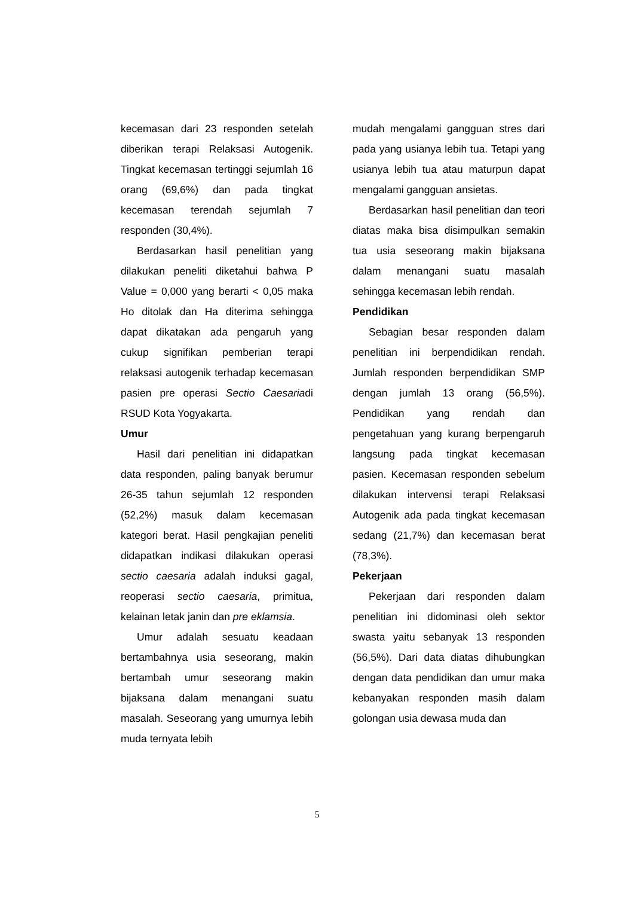kecemasan dari 23 responden setelah diberikan terapi Relaksasi Autogenik. Tingkat kecemasan tertinggi sejumlah 16 orang (69,6%) dan pada tingkat kecemasan terendah sejumlah 7 responden (30,4%).
Berdasarkan hasil penelitian yang dilakukan peneliti diketahui bahwa P Value = 0,000 yang berarti < 0,05 maka Ho ditolak dan Ha diterima sehingga dapat dikatakan ada pengaruh yang cukup signifikan pemberian terapi relaksasi autogenik terhadap kecemasan pasien pre operasi Sectio Caesariadi RSUD Kota Yogyakarta.
Umur
Hasil dari penelitian ini didapatkan data responden, paling banyak berumur 26-35 tahun sejumlah 12 responden (52,2%) masuk dalam kecemasan kategori berat. Hasil pengkajian peneliti didapatkan indikasi dilakukan operasi sectio caesaria adalah induksi gagal, reoperasi sectio caesaria, primitua, kelainan letak janin dan pre eklamsia.
Umur adalah sesuatu keadaan bertambahnya usia seseorang, makin bertambah umur seseorang makin bijaksana dalam menangani suatu masalah. Seseorang yang umurnya lebih muda ternyata lebih
mudah mengalami gangguan stres dari pada yang usianya lebih tua. Tetapi yang usianya lebih tua atau maturpun dapat mengalami gangguan ansietas.
Berdasarkan hasil penelitian dan teori diatas maka bisa disimpulkan semakin tua usia seseorang makin bijaksana dalam menangani suatu masalah sehingga kecemasan lebih rendah.
Pendidikan
Sebagian besar responden dalam penelitian ini berpendidikan rendah. Jumlah responden berpendidikan SMP dengan jumlah 13 orang (56,5%). Pendidikan yang rendah dan pengetahuan yang kurang berpengaruh langsung pada tingkat kecemasan pasien. Kecemasan responden sebelum dilakukan intervensi terapi Relaksasi Autogenik ada pada tingkat kecemasan sedang (21,7%) dan kecemasan berat (78,3%).
Pekerjaan
Pekerjaan dari responden dalam penelitian ini didominasi oleh sektor swasta yaitu sebanyak 13 responden (56,5%). Dari data diatas dihubungkan dengan data pendidikan dan umur maka kebanyakan responden masih dalam golongan usia dewasa muda dan
5